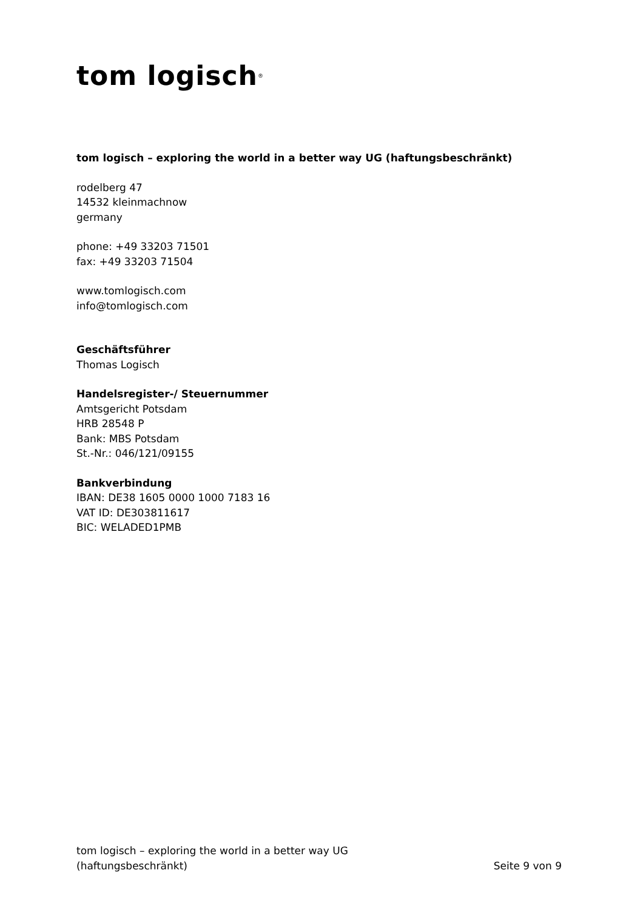tom logisch<sup>®</sup>
tom logisch – exploring the world in a better way UG (haftungsbeschränkt)
rodelberg 47
14532 kleinmachnow
germany
phone: +49 33203 71501
fax: +49 33203 71504
www.tomlogisch.com
info@tomlogisch.com
Geschäftsführer
Thomas Logisch
Handelsregister-/ Steuernummer
Amtsgericht Potsdam
HRB 28548 P
Bank: MBS Potsdam
St.-Nr.: 046/121/09155
Bankverbindung
IBAN: DE38 1605 0000 1000 7183 16
VAT ID: DE303811617
BIC: WELADED1PMB
tom logisch – exploring the world in a better way UG
(haftungsbeschränkt)
Seite 9 von 9